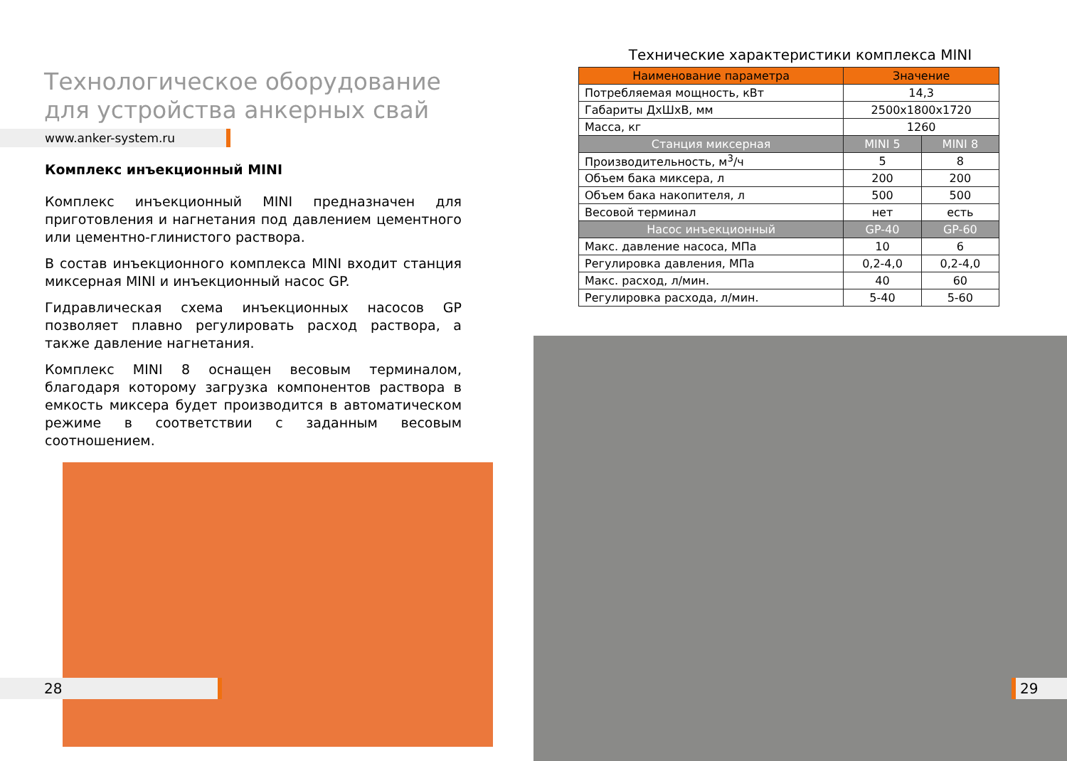Технологическое оборудование
для устройства анкерных свай
www.anker-system.ru
Комплекс инъекционный MINI
Комплекс инъекционный MINI предназначен для приготовления и нагнетания под давлением цементного или цементно-глинистого раствора.
В состав инъекционного комплекса MINI входит станция миксерная MINI и инъекционный насос GP.
Гидравлическая схема инъекционных насосов GP позволяет плавно регулировать расход раствора, а также давление нагнетания.
Комплекс MINI 8 оснащен весовым терминалом, благодаря которому загрузка компонентов раствора в емкость миксера будет производится в автоматическом режиме в соответствии с заданным весовым соотношением.
28
Технические характеристики комплекса MINI
| Наименование параметра | Значение | |
| --- | --- | --- |
| Потребляемая мощность, кВт | 14,3 | |
| Габариты ДхШхВ, мм | 2500х1800х1720 | |
| Масса, кг | 1260 | |
| Станция миксерная | MINI 5 | MINI 8 |
| Производительность, м<sup>3</sup>/ч | 5 | 8 |
| Объем бака миксера, л | 200 | 200 |
| Объем бака накопителя, л | 500 | 500 |
| Весовой терминал | нет | есть |
| Насос инъекционный | GP-40 | GP-60 |
| Макс. давление насоса, МПа | 10 | 6 |
| Регулировка давления, МПа | 0,2-4,0 | 0,2-4,0 |
| Макс. расход, л/мин. | 40 | 60 |
| Регулировка расхода, л/мин. | 5-40 | 5-60 |
29